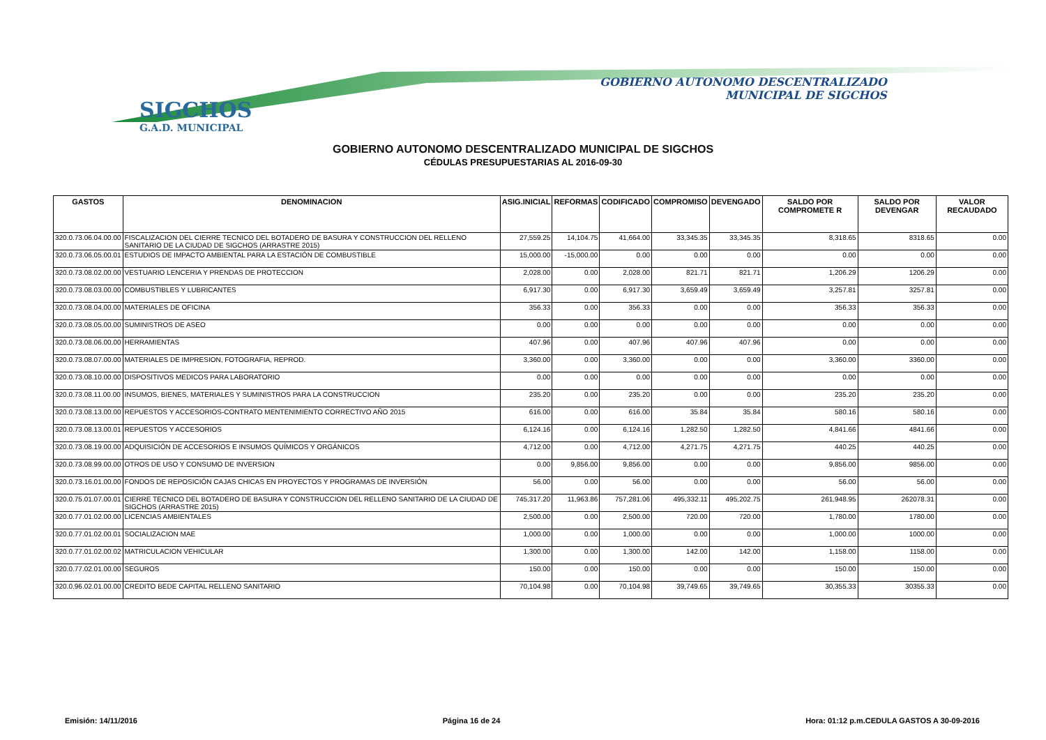SIGCHOS
G.A.D. MUNICIPAL
GOBIERNO AUTONOMO DESCENTRALIZADO
MUNICIPAL DE SIGCHOS
GOBIERNO AUTONOMO DESCENTRALIZADO MUNICIPAL DE SIGCHOS
CÉDULAS PRESUPUESTARIAS AL 2016-09-30
| GASTOS | DENOMINACION | ASIG.INICIAL | REFORMAS | CODIFICADO | COMPROMISO | DEVENGADO | SALDO POR COMPROMETE R | SALDO POR DEVENGAR | VALOR RECAUDADO |
| --- | --- | --- | --- | --- | --- | --- | --- | --- | --- |
| 320.0.73.06.04.00.00 | FISCALIZACION DEL CIERRE TECNICO DEL BOTADERO DE BASURA Y CONSTRUCCION DEL RELLENO SANITARIO DE LA CIUDAD DE SIGCHOS (ARRASTRE 2015) | 27,559.25 | 14,104.75 | 41,664.00 | 33,345.35 | 33,345.35 | 8,318.65 | 8318.65 | 0.00 |
| 320.0.73.06.05.00.01 | ESTUDIOS DE IMPACTO AMBIENTAL PARA LA ESTACIÓN DE COMBUSTIBLE | 15,000.00 | -15,000.00 | 0.00 | 0.00 | 0.00 | 0.00 | 0.00 | 0.00 |
| 320.0.73.08.02.00.00 | VESTUARIO LENCERIA Y PRENDAS DE PROTECCION | 2,028.00 | 0.00 | 2,028.00 | 821.71 | 821.71 | 1,206.29 | 1206.29 | 0.00 |
| 320.0.73.08.03.00.00 | COMBUSTIBLES Y LUBRICANTES | 6,917.30 | 0.00 | 6,917.30 | 3,659.49 | 3,659.49 | 3,257.81 | 3257.81 | 0.00 |
| 320.0.73.08.04.00.00 | MATERIALES DE OFICINA | 356.33 | 0.00 | 356.33 | 0.00 | 0.00 | 356.33 | 356.33 | 0.00 |
| 320.0.73.08.05.00.00 | SUMINISTROS DE ASEO | 0.00 | 0.00 | 0.00 | 0.00 | 0.00 | 0.00 | 0.00 | 0.00 |
| 320.0.73.08.06.00.00 | HERRAMIENTAS | 407.96 | 0.00 | 407.96 | 407.96 | 407.96 | 0.00 | 0.00 | 0.00 |
| 320.0.73.08.07.00.00 | MATERIALES DE IMPRESION, FOTOGRAFIA, REPROD. | 3,360.00 | 0.00 | 3,360.00 | 0.00 | 0.00 | 3,360.00 | 3360.00 | 0.00 |
| 320.0.73.08.10.00.00 | DISPOSITIVOS MEDICOS PARA LABORATORIO | 0.00 | 0.00 | 0.00 | 0.00 | 0.00 | 0.00 | 0.00 | 0.00 |
| 320.0.73.08.11.00.00 | INSUMOS, BIENES, MATERIALES Y SUMINISTROS PARA LA CONSTRUCCION | 235.20 | 0.00 | 235.20 | 0.00 | 0.00 | 235.20 | 235.20 | 0.00 |
| 320.0.73.08.13.00.00 | REPUESTOS Y ACCESORIOS-CONTRATO MENTENIMIENTO CORRECTIVO AÑO 2015 | 616.00 | 0.00 | 616.00 | 35.84 | 35.84 | 580.16 | 580.16 | 0.00 |
| 320.0.73.08.13.00.01 | REPUESTOS Y ACCESORIOS | 6,124.16 | 0.00 | 6,124.16 | 1,282.50 | 1,282.50 | 4,841.66 | 4841.66 | 0.00 |
| 320.0.73.08.19.00.00 | ADQUISICIÓN DE ACCESORIOS E INSUMOS QUÍMICOS Y ORGÁNICOS | 4,712.00 | 0.00 | 4,712.00 | 4,271.75 | 4,271.75 | 440.25 | 440.25 | 0.00 |
| 320.0.73.08.99.00.00 | OTROS DE USO Y CONSUMO DE INVERSION | 0.00 | 9,856.00 | 9,856.00 | 0.00 | 0.00 | 9,856.00 | 9856.00 | 0.00 |
| 320.0.73.16.01.00.00 | FONDOS DE REPOSICIÓN CAJAS CHICAS EN PROYECTOS Y PROGRAMAS DE INVERSIÓN | 56.00 | 0.00 | 56.00 | 0.00 | 0.00 | 56.00 | 56.00 | 0.00 |
| 320.0.75.01.07.00.01 | CIERRE TECNICO DEL BOTADERO DE BASURA Y CONSTRUCCION DEL RELLENO SANITARIO DE LA CIUDAD DE SIGCHOS (ARRASTRE 2015) | 745,317.20 | 11,963.86 | 757,281.06 | 495,332.11 | 495,202.75 | 261,948.95 | 262078.31 | 0.00 |
| 320.0.77.01.02.00.00 | LICENCIAS AMBIENTALES | 2,500.00 | 0.00 | 2,500.00 | 720.00 | 720.00 | 1,780.00 | 1780.00 | 0.00 |
| 320.0.77.01.02.00.01 | SOCIALIZACION MAE | 1,000.00 | 0.00 | 1,000.00 | 0.00 | 0.00 | 1,000.00 | 1000.00 | 0.00 |
| 320.0.77.01.02.00.02 | MATRICULACION VEHICULAR | 1,300.00 | 0.00 | 1,300.00 | 142.00 | 142.00 | 1,158.00 | 1158.00 | 0.00 |
| 320.0.77.02.01.00.00 | SEGUROS | 150.00 | 0.00 | 150.00 | 0.00 | 0.00 | 150.00 | 150.00 | 0.00 |
| 320.0.96.02.01.00.00 | CREDITO BEDE CAPITAL RELLENO SANITARIO | 70,104.98 | 0.00 | 70,104.98 | 39,749.65 | 39,749.65 | 30,355.33 | 30355.33 | 0.00 |
Emisión: 14/11/2016 Página 16 de 24 Hora: 01:12 p.m.CEDULA GASTOS A 30-09-2016